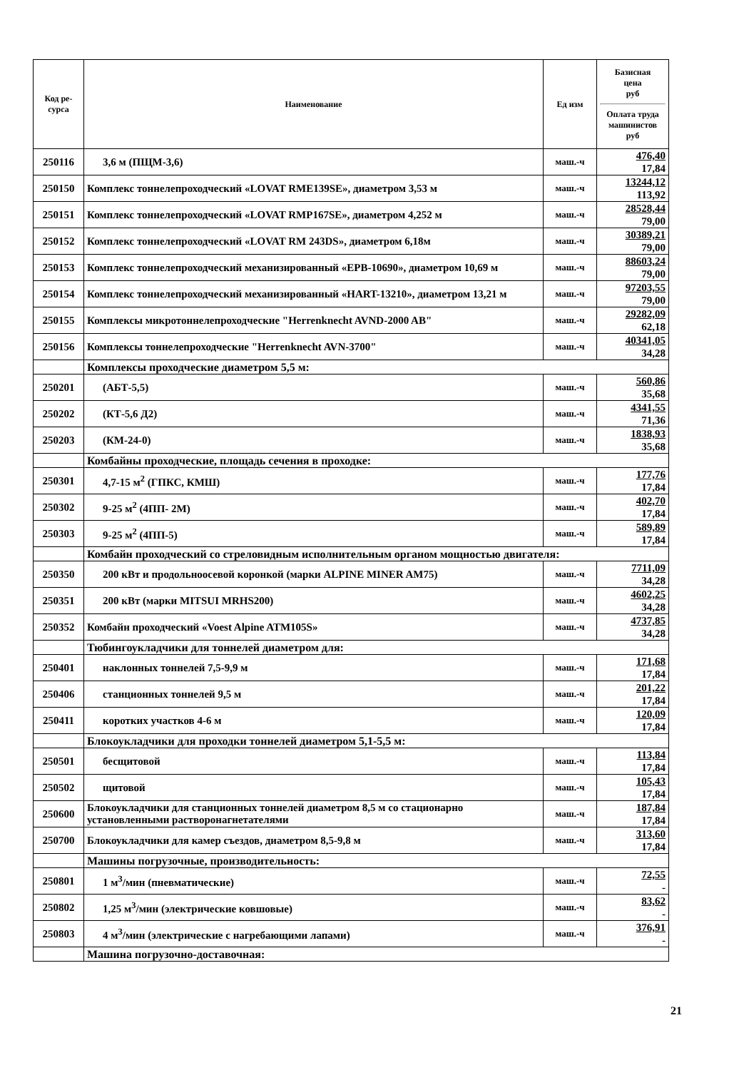| Код ре- сурса | Наименование | Ед изм | Базисная цена руб Оплата труда машинистов руб |
| --- | --- | --- | --- |
| 250116 | 3,6 м (ПЩМ-3,6) | маш.-ч | 476,40 17,84 |
| 250150 | Комплекс тоннелепроходческий «LOVAT RME139SE», диаметром 3,53 м | маш.-ч | 13244,12 113,92 |
| 250151 | Комплекс тоннелепроходческий «LOVAT RMP167SE», диаметром 4,252 м | маш.-ч | 28528,44 79,00 |
| 250152 | Комплекс тоннелепроходческий «LOVAT RM 243DS», диаметром 6,18м | маш.-ч | 30389,21 79,00 |
| 250153 | Комплекс тоннелепроходческий механизированный «EPB-10690», диаметром 10,69 м | маш.-ч | 88603,24 79,00 |
| 250154 | Комплекс тоннелепроходческий механизированный «HART-13210», диаметром 13,21 м | маш.-ч | 97203,55 79,00 |
| 250155 | Комплексы микротоннелепроходческие "Herrenknecht AVND-2000 AB" | маш.-ч | 29282,09 62,18 |
| 250156 | Комплексы тоннелепроходческие "Herrenknecht AVN-3700" | маш.-ч | 40341,05 34,28 |
| | Комплексы проходческие диаметром 5,5 м: | | |
| 250201 | (АБТ-5,5) | маш.-ч | 560,86 35,68 |
| 250202 | (КТ-5,6 Д2) | маш.-ч | 4341,55 71,36 |
| 250203 | (КМ-24-0) | маш.-ч | 1838,93 35,68 |
| | Комбайны проходческие, площадь сечения в проходке: | | |
| 250301 | 4,7-15 м<sup>2</sup> (ГПКС, КМШ) | маш.-ч | 177,76 17,84 |
| 250302 | 9-25 м<sup>2</sup> (4ПП- 2М) | маш.-ч | 402,70 17,84 |
| 250303 | 9-25 м<sup>2</sup> (4ПП-5) | маш.-ч | 589,89 17,84 |
| | Комбайн проходческий со стреловидным исполнительным органом мощностью двигателя: | | |
| 250350 | 200 кВт и продольноосевой коронкой (марки ALPINE MINER AM75) | маш.-ч | 7711,09 34,28 |
| 250351 | 200 кВт (марки MITSUI MRHS200) | маш.-ч | 4602,25 34,28 |
| 250352 | Комбайн проходческий «Voest Alpine ATM105S» | маш.-ч | 4737,85 34,28 |
| | Тюбингоукладчики для тоннелей диаметром для: | | |
| 250401 | наклонных тоннелей 7,5-9,9 м | маш.-ч | 171,68 17,84 |
| 250406 | станционных тоннелей 9,5 м | маш.-ч | 201,22 17,84 |
| 250411 | коротких участков 4-6 м | маш.-ч | 120,09 17,84 |
| | Блокоукладчики для проходки тоннелей диаметром 5,1-5,5 м: | | |
| 250501 | бесщитовой | маш.-ч | 113,84 17,84 |
| 250502 | щитовой | маш.-ч | 105,43 17,84 |
| 250600 | Блокоукладчики для станционных тоннелей диаметром 8,5 м со стационарно установленными растворонагнетателями | маш.-ч | 187,84 17,84 |
| 250700 | Блокоукладчики для камер съездов, диаметром 8,5-9,8 м | маш.-ч | 313,60 17,84 |
| | Машины погрузочные, производительность: | | |
| 250801 | 1 м<sup>3</sup>/мин (пневматические) | маш.-ч | 72,55 - |
| 250802 | 1,25 м<sup>3</sup>/мин (электрические ковшовые) | маш.-ч | 83,62 - |
| 250803 | 4 м<sup>3</sup>/мин (электрические с нагребающими лапами) | маш.-ч | 376,91 - |
| | Машина погрузочно-доставочная: | | |
21